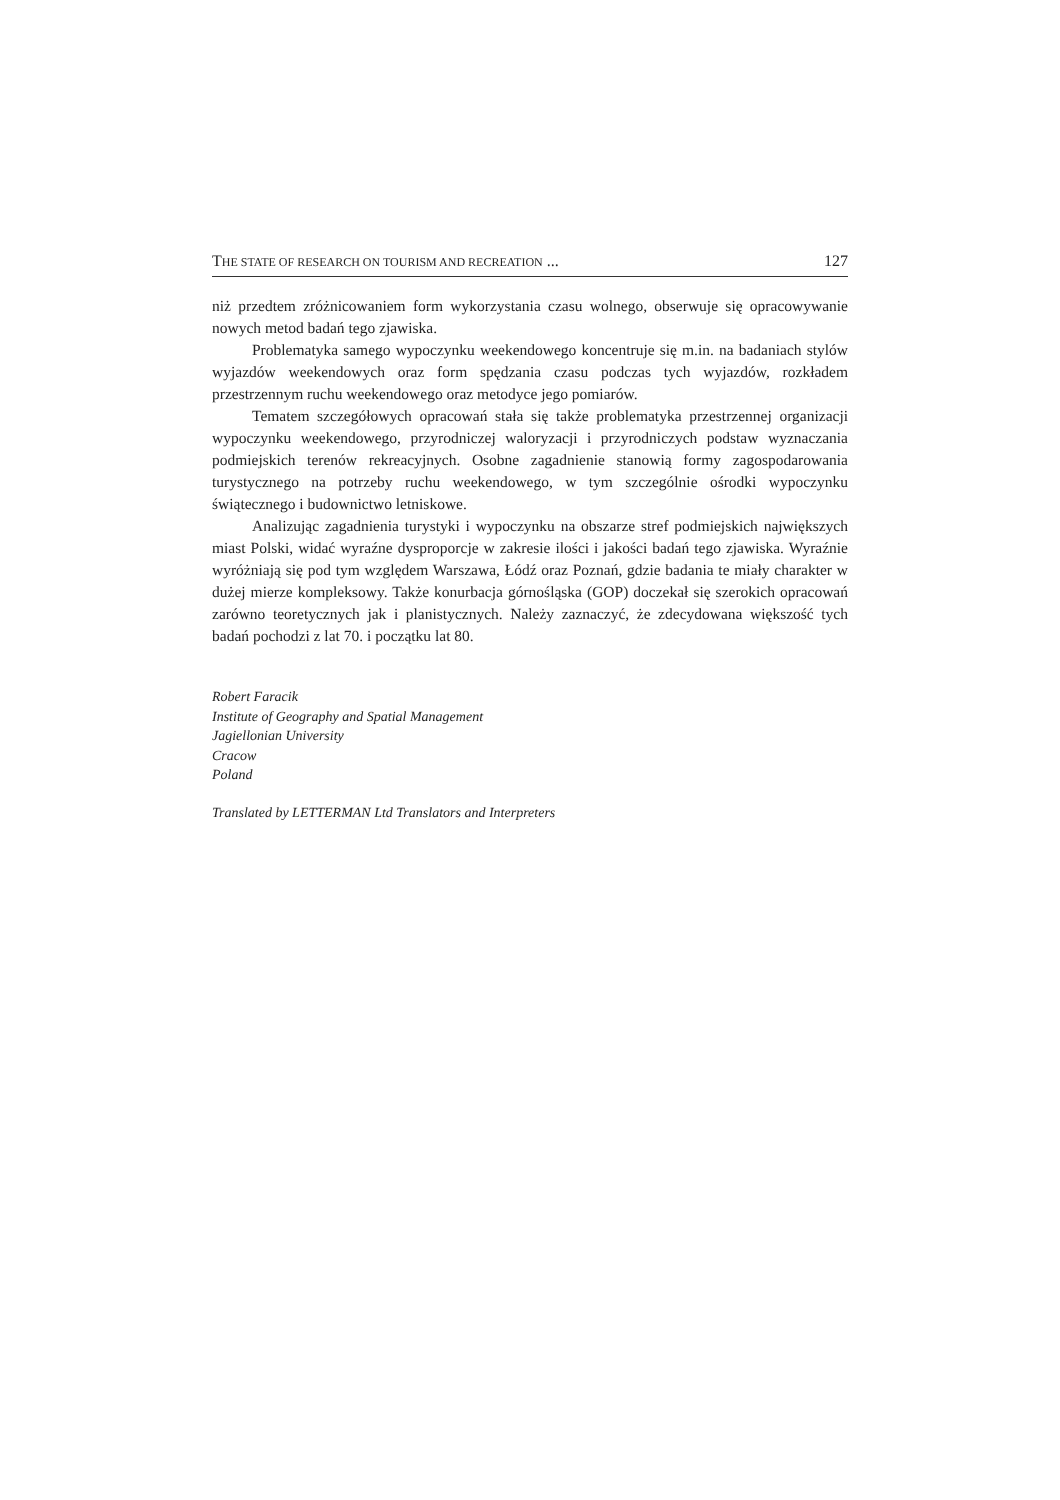THE STATE OF RESEARCH ON TOURISM AND RECREATION ... 127
niż przedtem zróżnicowaniem form wykorzystania czasu wolnego, obserwuje się opracowywanie nowych metod badań tego zjawiska.
Problematyka samego wypoczynku weekendowego koncentruje się m.in. na badaniach stylów wyjazdów weekendowych oraz form spędzania czasu podczas tych wyjazdów, rozkładem przestrzennym ruchu weekendowego oraz metodyce jego pomiarów.
Tematem szczegółowych opracowań stała się także problematyka przestrzennej organizacji wypoczynku weekendowego, przyrodniczej waloryzacji i przyrodniczych podstaw wyznaczania podmiejskich terenów rekreacyjnych. Osobne zagadnienie stanowią formy zagospodarowania turystycznego na potrzeby ruchu weekendowego, w tym szczególnie ośrodki wypoczynku świątecznego i budownictwo letniskowe.
Analizując zagadnienia turystyki i wypoczynku na obszarze stref podmiejskich największych miast Polski, widać wyraźne dysproporcje w zakresie ilości i jakości badań tego zjawiska. Wyraźnie wyróżniają się pod tym względem Warszawa, Łódź oraz Poznań, gdzie badania te miały charakter w dużej mierze kompleksowy. Także konurbacja górnośląska (GOP) doczekał się szerokich opracowań zarówno teoretycznych jak i planistycznych. Należy zaznaczyć, że zdecydowana większość tych badań pochodzi z lat 70. i początku lat 80.
Robert Faracik
Institute of Geography and Spatial Management
Jagiellonian University
Cracow
Poland
Translated by LETTERMAN Ltd Translators and Interpreters